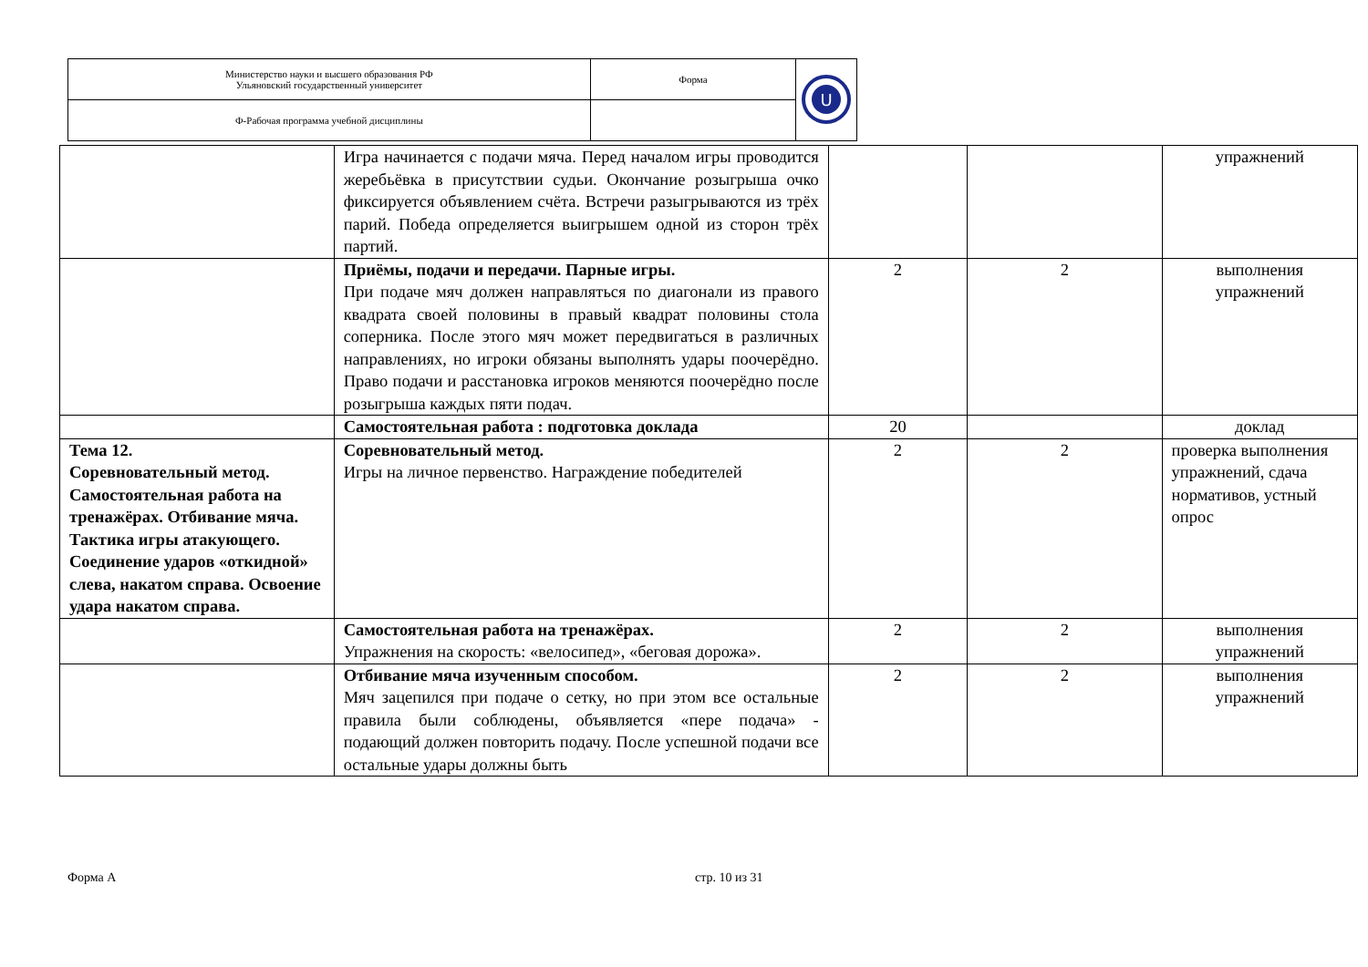| Министерство науки и высшего образования РФ Ульяновский государственный университет | Форма | U |
| Ф-Рабочая программа учебной дисциплины | | |
| | Игра начинается с подачи мяча. Перед началом игры проводится жеребьёвка в присутствии судьи. Окончание розыгрыша очко фиксируется объявлением счёта. Встречи разыгрываются из трёх парий. Победа определяется выигрышем одной из сторон трёх партий. | | | упражнений |
| | Приёмы, подачи и передачи. Парные игры. При подаче мяч должен направляться по диагонали из правого квадрата своей половины в правый квадрат половины стола соперника. После этого мяч может передвигаться в различных направлениях, но игроки обязаны выполнять удары поочерёдно. Право подачи и расстановка игроков меняются поочерёдно после розыгрыша каждых пяти подач. | 2 | 2 | выполнения упражнений |
| | Самостоятельная работа : подготовка доклада | 20 | | доклад |
| Тема 12. Соревновательный метод. Самостоятельная работа на тренажёрах. Отбивание мяча. Тактика игры атакующего. Соединение ударов «откидной» слева, накатом справа. Освоение удара накатом справа. | Соревновательный метод. Игры на личное первенство. Награждение победителей | 2 | 2 | проверка выполнения упражнений, сдача нормативов, устный опрос |
| | Самостоятельная работа на тренажёрах. Упражнения на скорость: «велосипед», «беговая дорожа». | 2 | 2 | выполнения упражнений |
| | Отбивание мяча изученным способом. Мяч зацепился при подаче о сетку, но при этом все остальные правила были соблюдены, объявляется «пере подача» - подающий должен повторить подачу. После успешной подачи все остальные удары должны быть | 2 | 2 | выполнения упражнений |
Форма А стр. 10 из 31